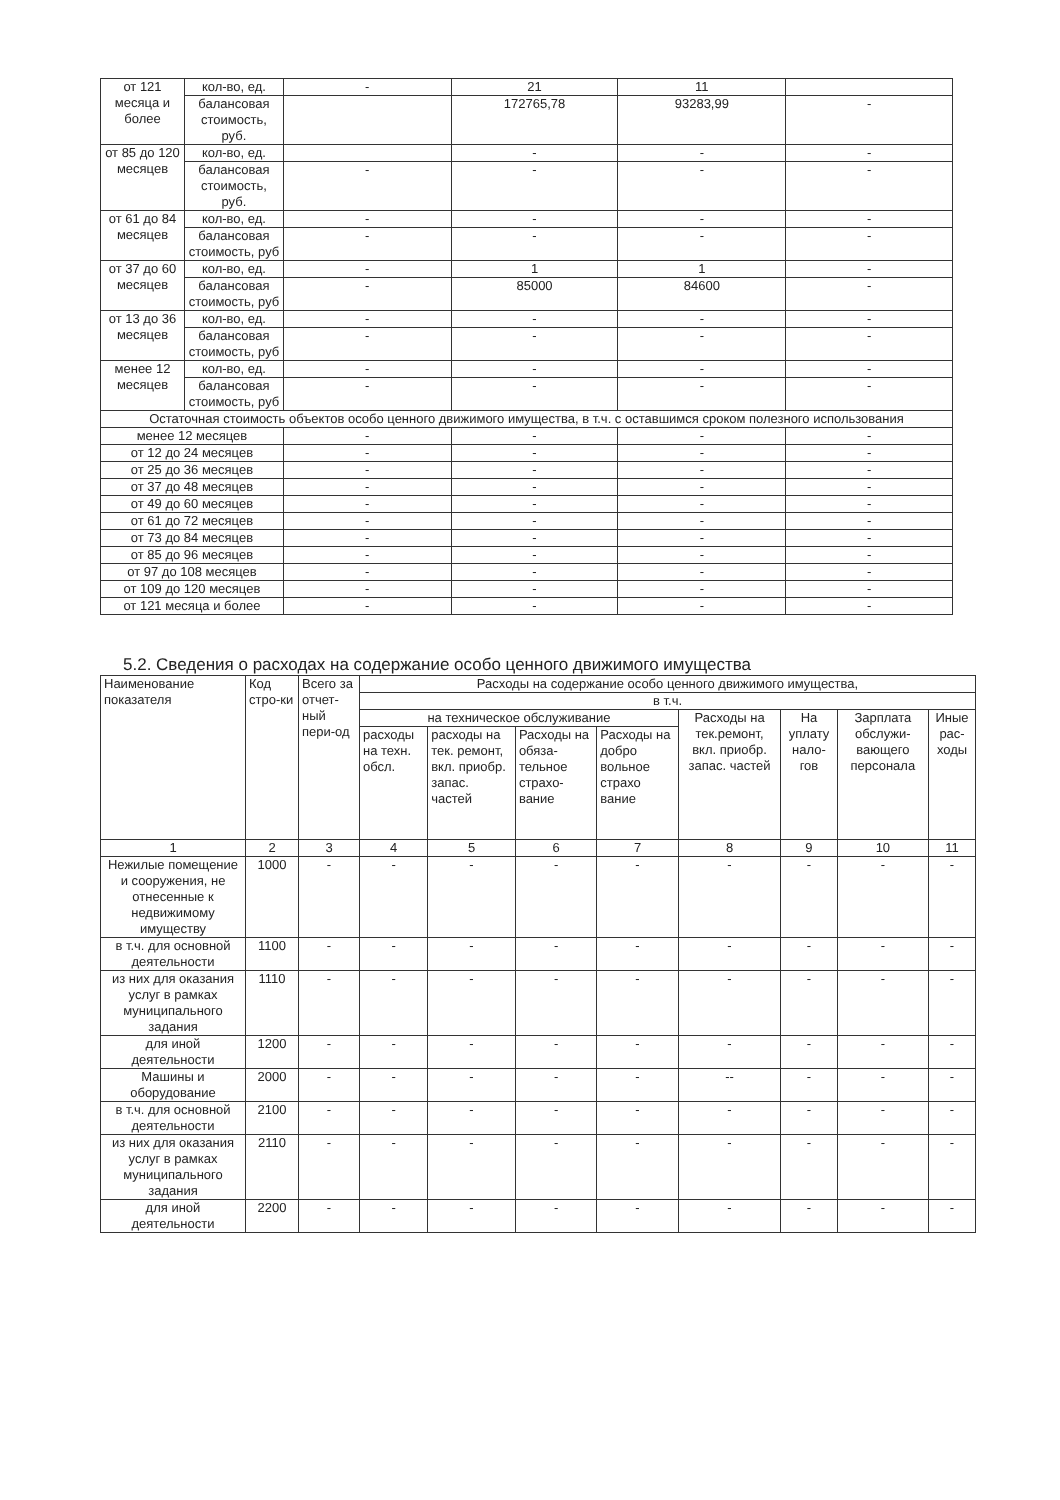| от 121 месяца и более | кол-во, ед. | - | 21 | 11 | |
| | балансовая стоимость, руб. | | 172765,78 | 93283,99 | - |
| от 85 до 120 месяцев | кол-во, ед. | | - | - | - |
| | балансовая стоимость, руб. | - | - | - | - |
| от 61 до 84 месяцев | кол-во, ед. | - | - | - | - |
| | балансовая стоимость, руб | - | - | - | - |
| от 37 до 60 месяцев | кол-во, ед. | - | 1 | 1 | - |
| | балансовая стоимость, руб | - | 85000 | 84600 | - |
| от 13 до 36 месяцев | кол-во, ед. | - | - | - | - |
| | балансовая стоимость, руб | - | - | - | - |
| менее 12 месяцев | кол-во, ед. | - | - | - | - |
| | балансовая стоимость, руб | - | - | - | - |
| Остаточная стоимость объектов особо ценного движимого имущества, в т.ч. с оставшимся сроком полезного использования | | | | | |
| менее 12 месяцев | | - | - | - | - |
| от 12 до 24 месяцев | | - | - | - | - |
| от 25 до 36 месяцев | | - | - | - | - |
| от 37 до 48 месяцев | | - | - | - | - |
| от 49 до 60 месяцев | | - | - | - | - |
| от 61 до 72 месяцев | | - | - | - | - |
| от 73 до 84 месяцев | | - | - | - | - |
| от 85 до 96 месяцев | | - | - | - | - |
| от 97 до 108 месяцев | | - | - | - | - |
| от 109 до 120 месяцев | | - | - | - | - |
| от 121 месяца и более | | - | - | - | - |
5.2. Сведения о расходах на содержание особо ценного движимого имущества
| Наименование показателя | Код стро-ки | Всего за отчет-ный пери-од | Расходы на содержание особо ценного движимого имущества, | | | | | | | |
| --- | --- | --- | --- | --- | --- | --- | --- | --- | --- | --- |
| | | | в т.ч. | | | | | | | |
| | | | на техническое обслуживание | | | | Расходы на тек.ремонт, вкл. приобр. запас. частей | На уплату нало-гов | Зарплата обслужи-вающего персонала | Иные рас-ходы |
| | | | расходы на техн. обсл. | расходы на тек. ремонт, вкл. приобр. запас. частей | Расходы на обяза-тельное страхо-вание | Расходы на добро вольное страхо вание | | | | |
| 1 | 2 | 3 | 4 | 5 | 6 | 7 | 8 | 9 | 10 | 11 |
| Нежилые помещение и сооружения, не отнесенные к недвижимому имуществу | 1000 | - | - | - | - | - | - | - | - | - |
| в т.ч. для основной деятельности | 1100 | - | - | - | - | - | - | - | - | - |
| из них для оказания услуг в рамках муниципального задания | 1110 | - | - | - | - | - | - | - | - | - |
| для иной деятельности | 1200 | - | - | - | - | - | - | - | - | - |
| Машины и оборудование | 2000 | - | - | - | - | - | -- | - | - | - |
| в т.ч. для основной деятельности | 2100 | - | - | - | - | - | - | - | - | - |
| из них для оказания услуг в рамках муниципального задания | 2110 | - | - | - | - | - | - | - | - | - |
| для иной деятельности | 2200 | - | - | - | - | - | - | - | - | - |